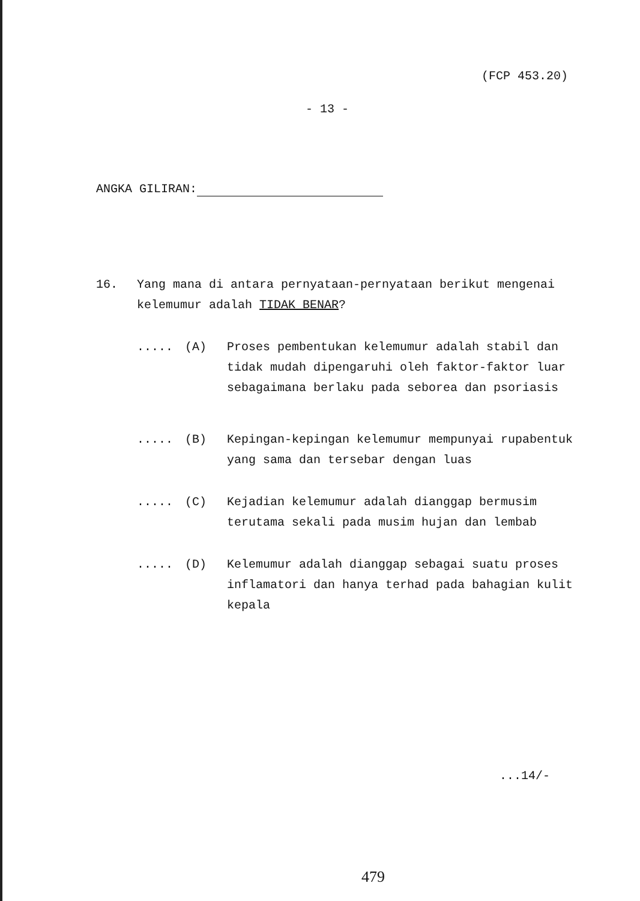(FCP 453.20)
- 13 -
ANGKA GILIRAN:
16. Yang mana di antara pernyataan-pernyataan berikut mengenai kelemumur adalah TIDAK BENAR?
..... (A) Proses pembentukan kelemumur adalah stabil dan tidak mudah dipengaruhi oleh faktor-faktor luar sebagaimana berlaku pada seborea dan psoriasis
..... (B) Kepingan-kepingan kelemumur mempunyai rupabentuk yang sama dan tersebar dengan luas
..... (C) Kejadian kelemumur adalah dianggap bermusim terutama sekali pada musim hujan dan lembab
..... (D) Kelemumur adalah dianggap sebagai suatu proses inflamatori dan hanya terhad pada bahagian kulit kepala
...14/-
479